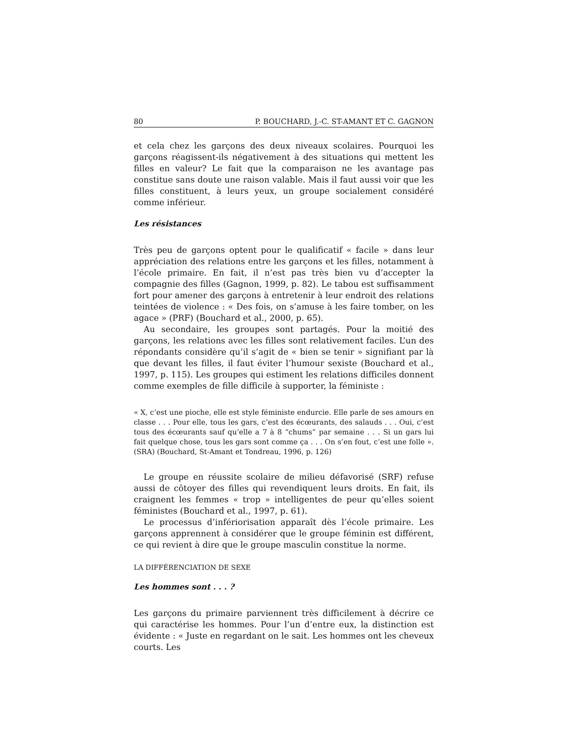80 P. BOUCHARD, J.-C. ST-AMANT ET C. GAGNON
et cela chez les garçons des deux niveaux scolaires. Pourquoi les garçons réagissent-ils négativement à des situations qui mettent les filles en valeur? Le fait que la comparaison ne les avantage pas constitue sans doute une raison valable. Mais il faut aussi voir que les filles constituent, à leurs yeux, un groupe socialement considéré comme inférieur.
Les résistances
Très peu de garçons optent pour le qualificatif « facile » dans leur appréciation des relations entre les garçons et les filles, notamment à l’école primaire. En fait, il n’est pas très bien vu d’accepter la compagnie des filles (Gagnon, 1999, p. 82). Le tabou est suffisamment fort pour amener des garçons à entretenir à leur endroit des relations teintées de violence : « Des fois, on s’amuse à les faire tomber, on les agace » (PRF) (Bouchard et al., 2000, p. 65).
Au secondaire, les groupes sont partagés. Pour la moitié des garçons, les relations avec les filles sont relativement faciles. L’un des répondants considère qu’il s’agit de « bien se tenir » signifiant par là que devant les filles, il faut éviter l’humour sexiste (Bouchard et al., 1997, p. 115). Les groupes qui estiment les relations difficiles donnent comme exemples de fille difficile à supporter, la féministe :
« X, c’est une pioche, elle est style féministe endurcie. Elle parle de ses amours en classe . . . Pour elle, tous les gars, c’est des écœurants, des salauds . . . Oui, c’est tous des écœurants sauf qu’elle a 7 à 8 “chums” par semaine . . . Si un gars lui fait quelque chose, tous les gars sont comme ça . . . On s’en fout, c’est une folle ». (SRA) (Bouchard, St-Amant et Tondreau, 1996, p. 126)
Le groupe en réussite scolaire de milieu défavorisé (SRF) refuse aussi de côtoyer des filles qui revendiquent leurs droits. En fait, ils craignent les femmes « trop » intelligentes de peur qu’elles soient féministes (Bouchard et al., 1997, p. 61).
Le processus d’infériorisation apparaît dès l’école primaire. Les garçons apprennent à considérer que le groupe féminin est différent, ce qui revient à dire que le groupe masculin constitue la norme.
LA DIFFÉRENCIATION DE SEXE
Les hommes sont . . . ?
Les garçons du primaire parviennent très difficilement à décrire ce qui caractérise les hommes. Pour l’un d’entre eux, la distinction est évidente : « Juste en regardant on le sait. Les hommes ont les cheveux courts. Les